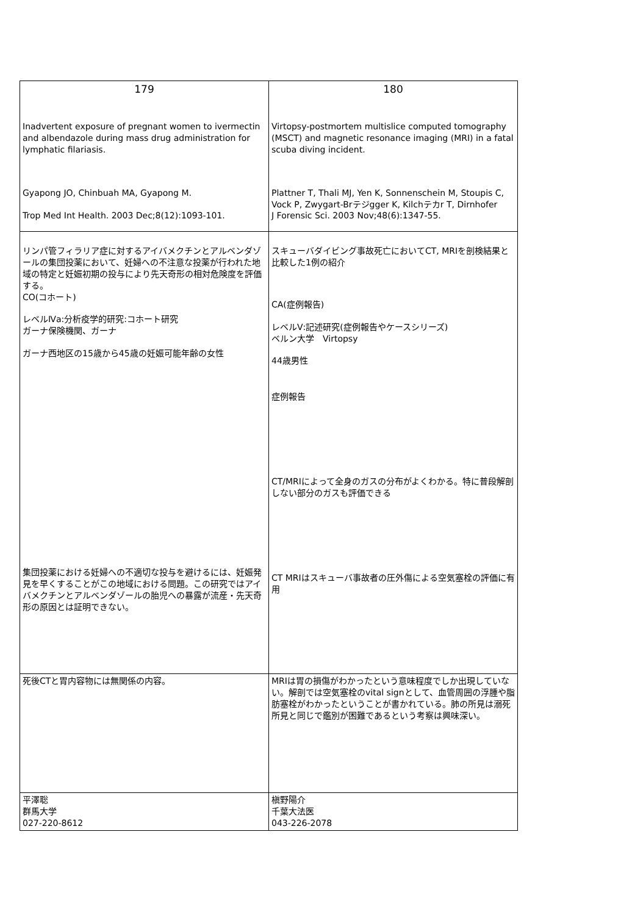| 179 Inadvertent exposure of pregnant women to ivermectin and albendazole during mass drug administration for lymphatic filariasis. Gyapong JO, Chinbuah MA, Gyapong M. Trop Med Int Health. 2003 Dec;8(12):1093-101. | 180 Virtopsy-postmortem multislice computed tomography (MSCT) and magnetic resonance imaging (MRI) in a fatal scuba diving incident. Plattner T, Thali MJ, Yen K, Sonnenschein M, Stoupis C, Vock P, Zwygart-Brテジgger K, Kilchテカr T, Dirnhofer J Forensic Sci. 2003 Nov;48(6):1347-55. |
| リンパ管フィラリア症に対するアイバメクチンとアルベンダゾールの集団投薬において、妊婦への不注意な投薬が行われた地域の特定と妊娠初期の投与により先天奇形の相対危険度を評価する。 CO(コホート) レベルⅣa:分析疫学的研究:コホート研究 ガーナ保険機関、ガーナ ガーナ西地区の15歳から45歳の妊娠可能年齢の女性 集団投薬における妊婦への不適切な投与を避けるには、妊娠発見を早くすることがこの地域における問題。この研究ではアイバメクチンとアルベンダゾールの胎児への暴露が流産・先天奇形の原因とは証明できない。 | スキューバダイビング事故死亡においてCT, MRIを剖検結果と比較した1例の紹介 CA(症例報告) レベルⅤ:記述研究(症例報告やケースシリーズ) ベルン大学 Virtopsy 44歳男性 症例報告 CT/MRIによって全身のガスの分布がよくわかる。特に普段解剖しない部分のガスも評価できる CT MRIはスキューバ事故者の圧外傷による空気塞栓の評価に有用 |
| 死後CTと胃内容物には無関係の内容。 | MRIは胃の損傷がわかったという意味程度でしか出現していない。解剖では空気塞栓のvital signとして、血管周囲の浮腫や脂肪塞栓がわかったということが書かれている。肺の所見は溺死所見と同じで鑑別が困難であるという考察は興味深い。 |
| 平澤聡 群馬大学 027-220-8612 | 槇野陽介 千葉大法医 043-226-2078 |